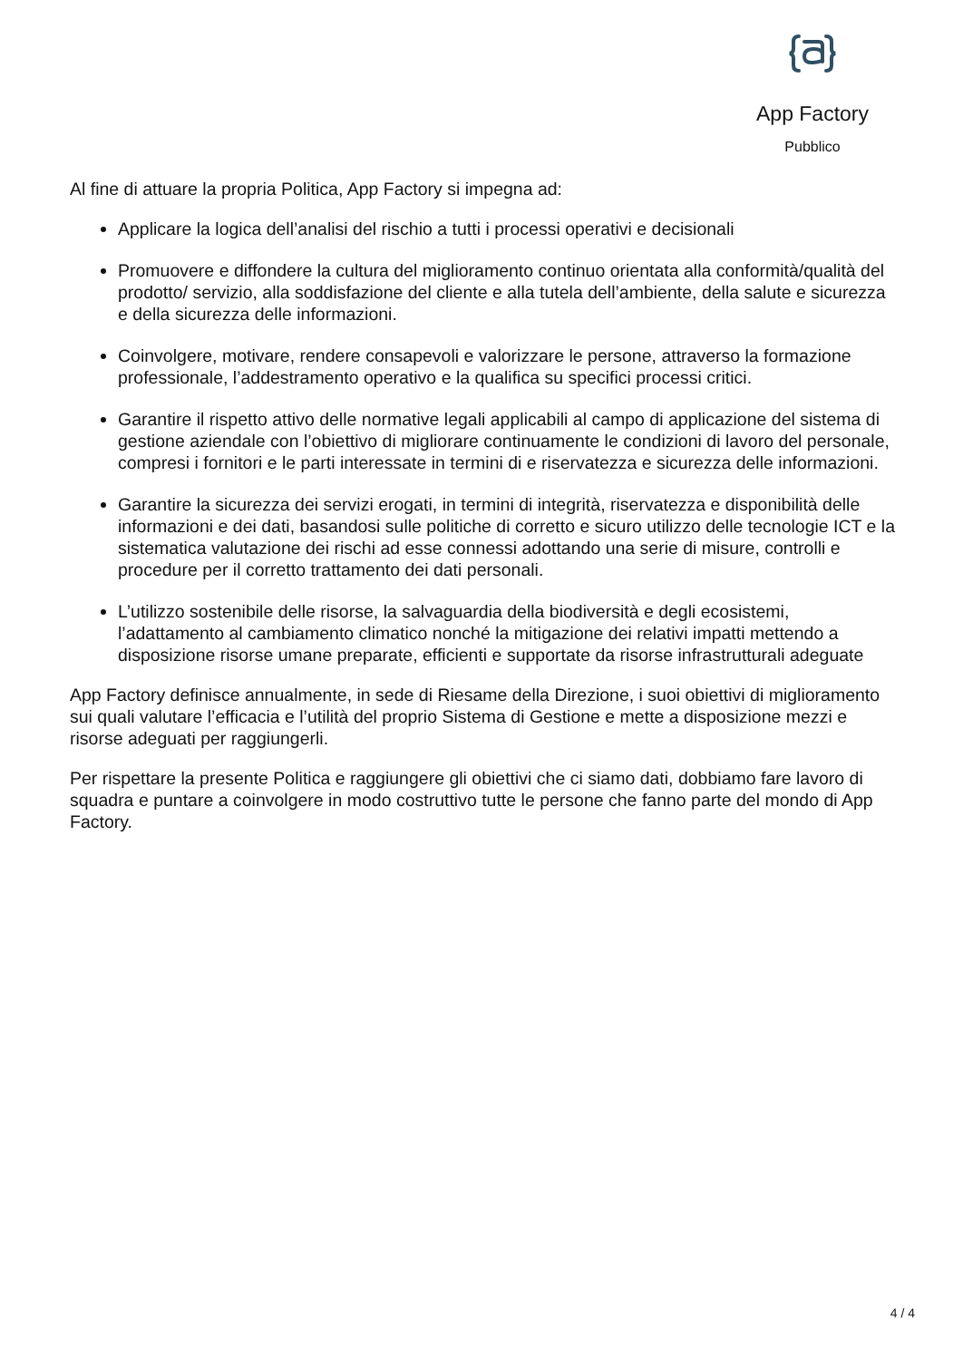App Factory
Pubblico
Al fine di attuare la propria Politica, App Factory si impegna ad:
Applicare la logica dell’analisi del rischio a tutti i processi operativi e decisionali
Promuovere e diffondere la cultura del miglioramento continuo orientata alla conformità/qualità del prodotto/ servizio, alla soddisfazione del cliente e alla tutela dell’ambiente, della salute e sicurezza e della sicurezza delle informazioni.
Coinvolgere, motivare, rendere consapevoli e valorizzare le persone, attraverso la formazione professionale, l’addestramento operativo e la qualifica su specifici processi critici.
Garantire il rispetto attivo delle normative legali applicabili al campo di applicazione del sistema di gestione aziendale con l’obiettivo di migliorare continuamente le condizioni di lavoro del personale, compresi i fornitori e le parti interessate in termini di e riservatezza e sicurezza delle informazioni.
Garantire la sicurezza dei servizi erogati, in termini di integrità, riservatezza e disponibilità delle informazioni e dei dati, basandosi sulle politiche di corretto e sicuro utilizzo delle tecnologie ICT e la sistematica valutazione dei rischi ad esse connessi adottando una serie di misure, controlli e procedure per il corretto trattamento dei dati personali.
L’utilizzo sostenibile delle risorse, la salvaguardia della biodiversità e degli ecosistemi, l’adattamento al cambiamento climatico nonché la mitigazione dei relativi impatti mettendo a disposizione risorse umane preparate, efficienti e supportate da risorse infrastrutturali adeguate
App Factory definisce annualmente, in sede di Riesame della Direzione, i suoi obiettivi di miglioramento sui quali valutare l’efficacia e l’utilità del proprio Sistema di Gestione e mette a disposizione mezzi e risorse adeguati per raggiungerli.
Per rispettare la presente Politica e raggiungere gli obiettivi che ci siamo dati, dobbiamo fare lavoro di squadra e puntare a coinvolgere in modo costruttivo tutte le persone che fanno parte del mondo di App Factory.
4 / 4